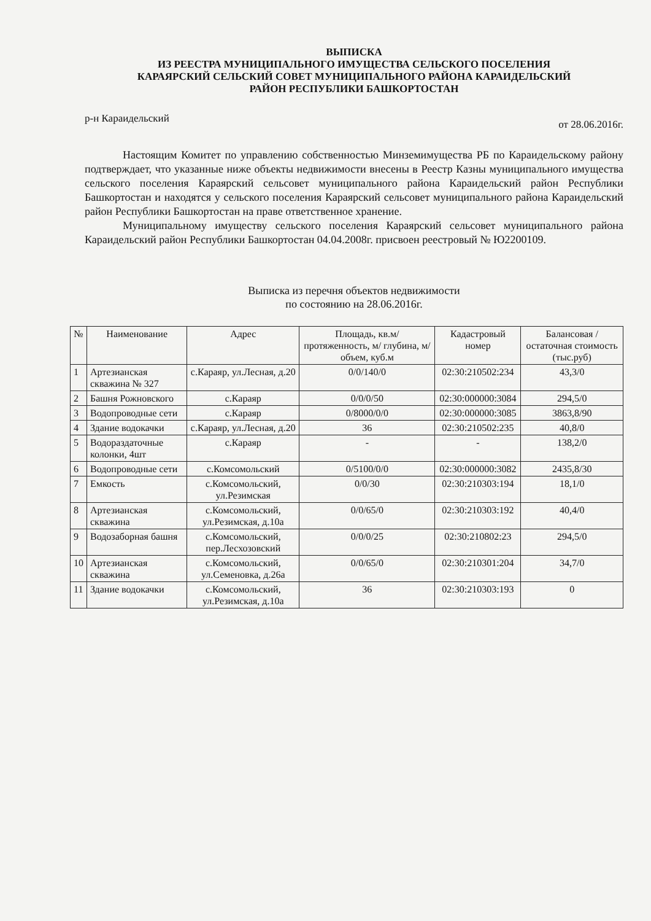ВЫПИСКА
ИЗ РЕЕСТРА МУНИЦИПАЛЬНОГО ИМУЩЕСТВА СЕЛЬСКОГО ПОСЕЛЕНИЯ
КАРАЯРСКИЙ СЕЛЬСКИЙ СОВЕТ МУНИЦИПАЛЬНОГО РАЙОНА КАРАИДЕЛЬСКИЙ
РАЙОН РЕСПУБЛИКИ БАШКОРТОСТАН
р-н Караидельский от 28.06.2016г.
Настоящим Комитет по управлению собственностью Минземимущества РБ по Караидельскому району подтверждает, что указанные ниже объекты недвижимости внесены в Реестр Казны муниципального имущества сельского поселения Караярский сельсовет муниципального района Караидельский район Республики Башкортостан и находятся у сельского поселения Караярский сельсовет муниципального района Караидельский район Республики Башкортостан на праве ответственное хранение.
Муниципальному имуществу сельского поселения Караярский сельсовет муниципального района Караидельский район Республики Башкортостан 04.04.2008г. присвоен реестровый № Ю2200109.
Выписка из перечня объектов недвижимости
по состоянию на 28.06.2016г.
| № | Наименование | Адрес | Площадь, кв.м/ протяженность, м/ глубина, м/объем, куб.м | Кадастровый номер | Балансовая /остаточная стоимость (тыс.руб) |
| --- | --- | --- | --- | --- | --- |
| 1 | Артезианская скважина № 327 | с.Караяр, ул.Лесная, д.20 | 0/0/140/0 | 02:30:210502:234 | 43,3/0 |
| 2 | Башня Рожновского | с.Караяр | 0/0/0/50 | 02:30:000000:3084 | 294,5/0 |
| 3 | Водопроводные сети | с.Караяр | 0/8000/0/0 | 02:30:000000:3085 | 3863,8/90 |
| 4 | Здание водокачки | с.Караяр, ул.Лесная, д.20 | 36 | 02:30:210502:235 | 40,8/0 |
| 5 | Водораздаточные колонки, 4шт | с.Караяр | - | - | 138,2/0 |
| 6 | Водопроводные сети | с.Комсомольский | 0/5100/0/0 | 02:30:000000:3082 | 2435,8/30 |
| 7 | Емкость | с.Комсомольский, ул.Резимская | 0/0/30 | 02:30:210303:194 | 18,1/0 |
| 8 | Артезианская скважина | с.Комсомольский, ул.Резимская, д.10а | 0/0/65/0 | 02:30:210303:192 | 40,4/0 |
| 9 | Водозаборная башня | с.Комсомольский, пер.Лесхозовский | 0/0/0/25 | 02:30:210802:23 | 294,5/0 |
| 10 | Артезианская скважина | с.Комсомольский, ул.Семеновка, д.26а | 0/0/65/0 | 02:30:210301:204 | 34,7/0 |
| 11 | Здание водокачки | с.Комсомольский, ул.Резимская, д.10а | 36 | 02:30:210303:193 | 0 |